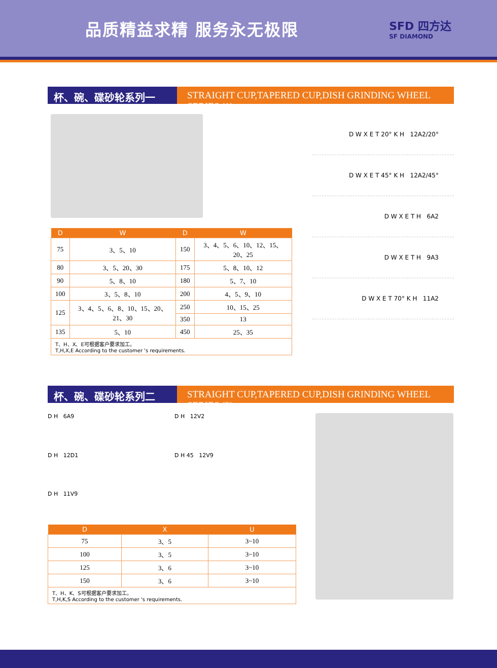品质精益求精 服务永无极限
SFD 四方达
SF DIAMOND
杯、碗、碟砂轮系列一 STRAIGHT CUP,TAPERED CUP,DISH GRINDING WHEEL SERIES (1)
| D | W | D | W |
| --- | --- | --- | --- |
| 75 | 3、5、10 | 150 | 3、4、5、6、10、12、15、20、25 |
| 80 | 3、5、20、30 | 175 | 5、8、10、12 |
| 90 | 5、8、10 | 180 | 5、7、10 |
| 100 | 3、5、8、10 | 200 | 4、5、9、10 |
| 125 | 3、4、5、6、8、10、15、20、21、30 | 250 | 10、15、25 |
| | | 350 | 13 |
| 135 | 5、10 | 450 | 25、35 |
| T、H、X、E可根据客户要求加工。 T,H,X,E According to the customer 's requirements. | | | |
D W X E T 20° K H 12A2/20°
D W X E T 45° K H 12A2/45°
D W X E T H 6A2
D W X E T H 9A3
D W X E T 70° K H 11A2
杯、碗、碟砂轮系列二 STRAIGHT CUP,TAPERED CUP,DISH GRINDING WHEEL SERIES (2)
D H 6A9
D H 12V2
D H 12D1
D H 45 12V9
D H 11V9
| D | X | U |
| --- | --- | --- |
| 75 | 3、5 | 3~10 |
| 100 | 3、5 | 3~10 |
| 125 | 3、6 | 3~10 |
| 150 | 3、6 | 3~10 |
| T、H、K、S可根据客户要求加工。 T,H,K,S According to the customer 's requirements. | | |